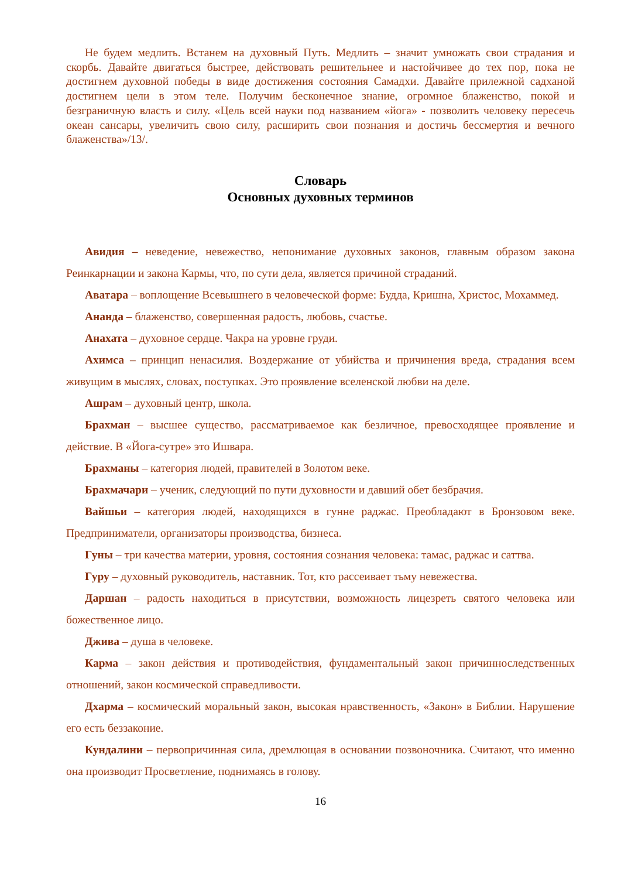Не будем медлить. Встанем на духовный Путь. Медлить – значит умножать свои страдания и скорбь. Давайте двигаться быстрее, действовать решительнее и настойчивее до тех пор, пока не достигнем духовной победы в виде достижения состояния Самадхи. Давайте прилежной садханой достигнем цели в этом теле. Получим бесконечное знание, огромное блаженство, покой и безграничную власть и силу. «Цель всей науки под названием «йога» - позволить человеку пересечь океан сансары, увеличить свою силу, расширить свои познания и достичь бессмертия и вечного блаженства»/13/.
Словарь
Основных духовных терминов
Авидия – неведение, невежество, непонимание духовных законов, главным образом закона Реинкарнации и закона Кармы, что, по сути дела, является причиной страданий.
Аватара – воплощение Всевышнего в человеческой форме: Будда, Кришна, Христос, Мохаммед.
Ананда – блаженство, совершенная радость, любовь, счастье.
Анахата – духовное сердце. Чакра на уровне груди.
Ахимса – принцип ненасилия. Воздержание от убийства и причинения вреда, страдания всем живущим в мыслях, словах, поступках. Это проявление вселенской любви на деле.
Ашрам – духовный центр, школа.
Брахман – высшее существо, рассматриваемое как безличное, превосходящее проявление и действие. В «Йога-сутре» это Ишвара.
Брахманы – категория людей, правителей в Золотом веке.
Брахмачари – ученик, следующий по пути духовности и давший обет безбрачия.
Вайшьи – категория людей, находящихся в гунне раджас. Преобладают в Бронзовом веке. Предприниматели, организаторы производства, бизнеса.
Гуны – три качества материи, уровня, состояния сознания человека: тамас, раджас и саттва.
Гуру – духовный руководитель, наставник. Тот, кто рассеивает тьму невежества.
Даршан – радость находиться в присутствии, возможность лицезреть святого человека или божественное лицо.
Джива – душа в человеке.
Карма – закон действия и противодействия, фундаментальный закон причинноследственных отношений, закон космической справедливости.
Дхарма – космический моральный закон, высокая нравственность, «Закон» в Библии. Нарушение его есть беззаконие.
Кундалини – первопричинная сила, дремлющая в основании позвоночника. Считают, что именно она производит Просветление, поднимаясь в голову.
16